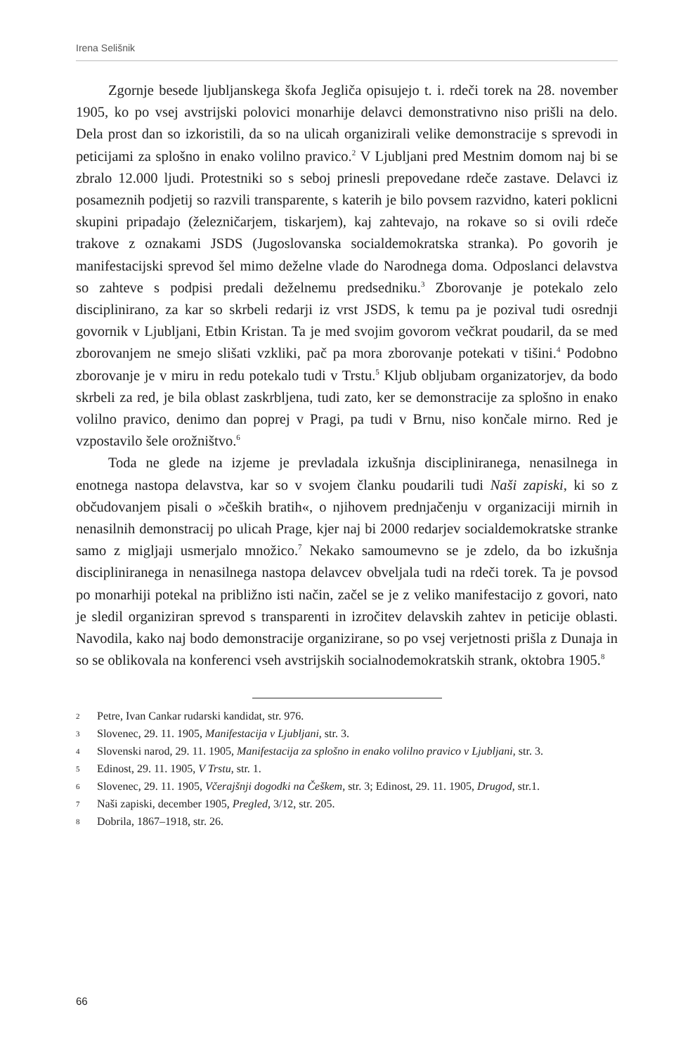Irena Selišnik
Zgornje besede ljubljanskega škofa Jegliča opisujejo t. i. rdeči torek na 28. november 1905, ko po vsej avstrijski polovici monarhije delavci demonstrativno niso prišli na delo. Dela prost dan so izkoristili, da so na ulicah organizirali velike demonstracije s sprevodi in peticijami za splošno in enako volilno pravico.<sup>2</sup> V Ljubljani pred Mestnim domom naj bi se zbralo 12.000 ljudi. Protestniki so s seboj prinesli prepovedane rdeče zastave. Delavci iz posameznih podjetij so razvili transparente, s katerih je bilo povsem razvidno, kateri poklicni skupini pripadajo (železničarjem, tiskarjem), kaj zahtevajo, na rokave so si ovili rdeče trakove z oznakami JSDS (Jugoslovanska socialdemokratska stranka). Po govorih je manifestacijski sprevod šel mimo deželne vlade do Narodnega doma. Odposlanci delavstva so zahteve s podpisi predali deželnemu predsedniku.<sup>3</sup> Zborovanje je potekalo zelo disciplinirano, za kar so skrbeli redarji iz vrst JSDS, k temu pa je pozival tudi osrednji govornik v Ljubljani, Etbin Kristan. Ta je med svojim govorom večkrat poudaril, da se med zborovanjem ne smejo slišati vzkliki, pač pa mora zborovanje potekati v tišini.<sup>4</sup> Podobno zborovanje je v miru in redu potekalo tudi v Trstu.<sup>5</sup> Kljub obljubam organizatorjev, da bodo skrbeli za red, je bila oblast zaskrbljena, tudi zato, ker se demonstracije za splošno in enako volilno pravico, denimo dan poprej v Pragi, pa tudi v Brnu, niso končale mirno. Red je vzpostavilo šele orožništvo.<sup>6</sup>
Toda ne glede na izjeme je prevladala izkušnja discipliniranega, nenasilnega in enotnega nastopa delavstva, kar so v svojem članku poudarili tudi Naši zapiski, ki so z občudovanjem pisali o »čeških bratih«, o njihovem prednjačenju v organizaciji mirnih in nenasilnih demonstracij po ulicah Prage, kjer naj bi 2000 redarjev socialdemokratske stranke samo z migljaji usmerjalo množico.<sup>7</sup> Nekako samoumevno se je zdelo, da bo izkušnja discipliniranega in nenasilnega nastopa delavcev obveljala tudi na rdeči torek. Ta je povsod po monarhiji potekal na približno isti način, začel se je z veliko manifestacijo z govori, nato je sledil organiziran sprevod s transparenti in izročitev delavskih zahtev in peticije oblasti. Navodila, kako naj bodo demonstracije organizirane, so po vsej verjetnosti prišla z Dunaja in so se oblikovala na konferenci vseh avstrijskih socialnodemokratskih strank, oktobra 1905.<sup>8</sup>
2 Petre, Ivan Cankar rudarski kandidat, str. 976.
3 Slovenec, 29. 11. 1905, Manifestacija v Ljubljani, str. 3.
4 Slovenski narod, 29. 11. 1905, Manifestacija za splošno in enako volilno pravico v Ljubljani, str. 3.
5 Edinost, 29. 11. 1905, V Trstu, str. 1.
6 Slovenec, 29. 11. 1905, Včerajšnji dogodki na Češkem, str. 3; Edinost, 29. 11. 1905, Drugod, str.1.
7 Naši zapiski, december 1905, Pregled, 3/12, str. 205.
8 Dobrila, 1867–1918, str. 26.
66